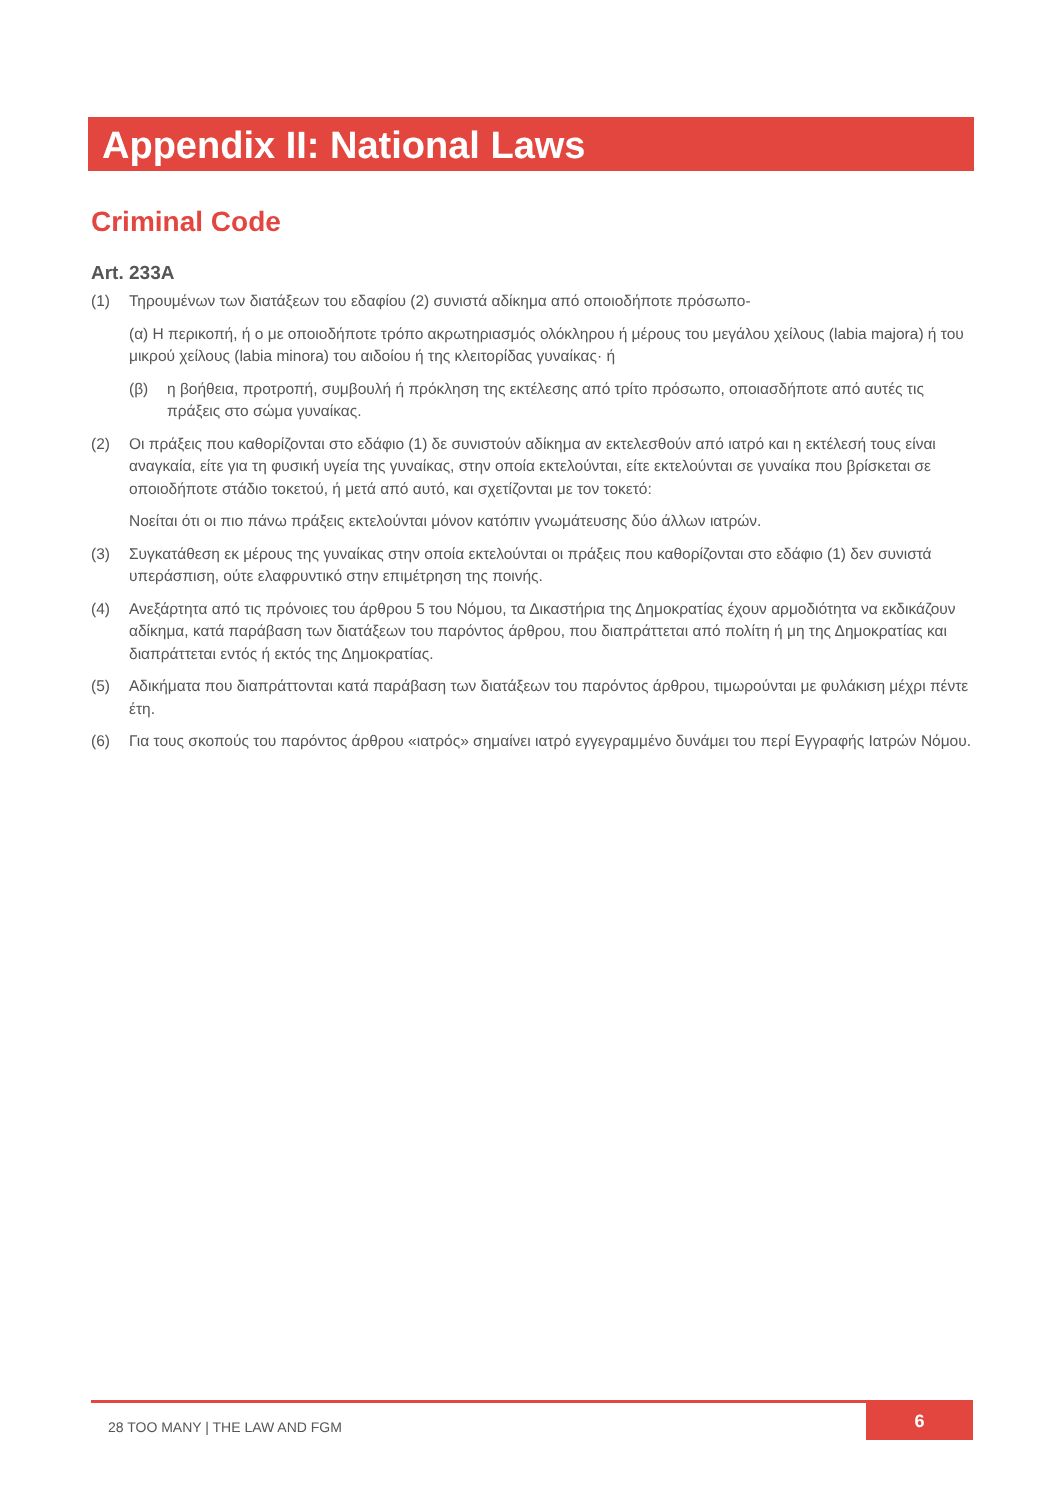Appendix II: National Laws
Criminal Code
Art. 233A
(1) Τηρουμένων των διατάξεων του εδαφίου (2) συνιστά αδίκημα από οποιοδήποτε πρόσωπο-
(α) Η περικοπή, ή ο με οποιοδήποτε τρόπο ακρωτηριασμός ολόκληρου ή μέρους του μεγάλου χείλους (labia majora) ή του μικρού χείλους (labia minora) του αιδοίου ή της κλειτορίδας γυναίκας· ή
(β) η βοήθεια, προτροπή, συμβουλή ή πρόκληση της εκτέλεσης από τρίτο πρόσωπο, οποιασδήποτε από αυτές τις πράξεις στο σώμα γυναίκας.
(2) Οι πράξεις που καθορίζονται στο εδάφιο (1) δε συνιστούν αδίκημα αν εκτελεσθούν από ιατρό και η εκτέλεσή τους είναι αναγκαία, είτε για τη φυσική υγεία της γυναίκας, στην οποία εκτελούνται, είτε εκτελούνται σε γυναίκα που βρίσκεται σε οποιοδήποτε στάδιο τοκετού, ή μετά από αυτό, και σχετίζονται με τον τοκετό:
Νοείται ότι οι πιο πάνω πράξεις εκτελούνται μόνον κατόπιν γνωμάτευσης δύο άλλων ιατρών.
(3) Συγκατάθεση εκ μέρους της γυναίκας στην οποία εκτελούνται οι πράξεις που καθορίζονται στο εδάφιο (1) δεν συνιστά υπεράσπιση, ούτε ελαφρυντικό στην επιμέτρηση της ποινής.
(4) Ανεξάρτητα από τις πρόνοιες του άρθρου 5 του Νόμου, τα Δικαστήρια της Δημοκρατίας έχουν αρμοδιότητα να εκδικάζουν αδίκημα, κατά παράβαση των διατάξεων του παρόντος άρθρου, που διαπράττεται από πολίτη ή μη της Δημοκρατίας και διαπράττεται εντός ή εκτός της Δημοκρατίας.
(5) Αδικήματα που διαπράττονται κατά παράβαση των διατάξεων του παρόντος άρθρου, τιμωρούνται με φυλάκιση μέχρι πέντε έτη.
(6) Για τους σκοπούς του παρόντος άρθρου «ιατρός» σημαίνει ιατρό εγγεγραμμένο δυνάμει του περί Εγγραφής Ιατρών Νόμου.
28 TOO MANY | THE LAW AND FGM
6